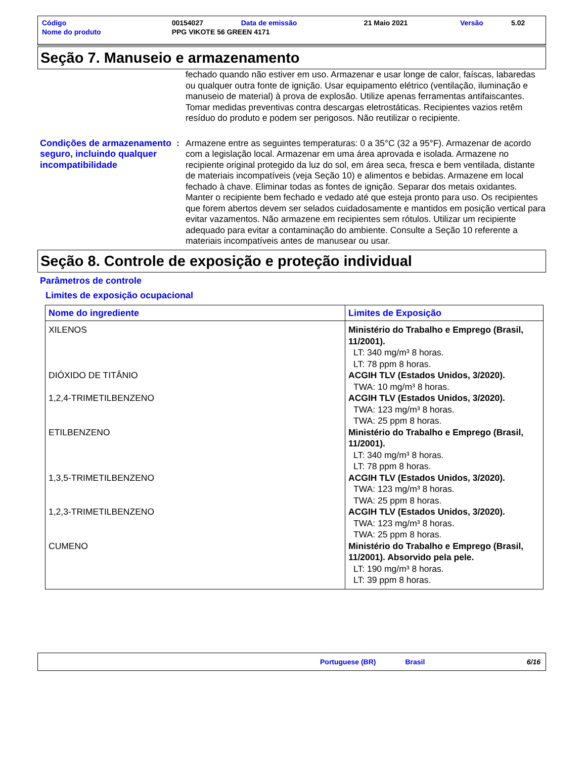| Código | 00154027 | Data de emissão | 21 Maio 2021 | Versão | 5.02 |
| Nome do produto | PPG VIKOTE 56 GREEN 4171 | | | | |
Seção 7. Manuseio e armazenamento
fechado quando não estiver em uso. Armazenar e usar longe de calor, faíscas, labaredas ou qualquer outra fonte de ignição. Usar equipamento elétrico (ventilação, iluminação e manuseio de material) à prova de explosão. Utilize apenas ferramentas antifaiscantes. Tomar medidas preventivas contra descargas eletrostáticas. Recipientes vazios retêm resíduo do produto e podem ser perigosos. Não reutilizar o recipiente.
Condições de armazenamento seguro, incluindo qualquer incompatibilidade
: Armazene entre as seguintes temperaturas: 0 a 35°C (32 a 95°F). Armazenar de acordo com a legislação local. Armazenar em uma área aprovada e isolada. Armazene no recipiente original protegido da luz do sol, em área seca, fresca e bem ventilada, distante de materiais incompatíveis (veja Seção 10) e alimentos e bebidas. Armazene em local fechado à chave. Eliminar todas as fontes de ignição. Separar dos metais oxidantes. Manter o recipiente bem fechado e vedado até que esteja pronto para uso. Os recipientes que forem abertos devem ser selados cuidadosamente e mantidos em posição vertical para evitar vazamentos. Não armazene em recipientes sem rótulos. Utilizar um recipiente adequado para evitar a contaminação do ambiente. Consulte a Seção 10 referente a materiais incompatíveis antes de manusear ou usar.
Seção 8. Controle de exposição e proteção individual
Parâmetros de controle
Limites de exposição ocupacional
| Nome do ingrediente | Limites de Exposição |
| --- | --- |
| XILENOS | Ministério do Trabalho e Emprego (Brasil, 11/2001). LT: 340 mg/m³ 8 horas. LT: 78 ppm 8 horas. |
| DIÓXIDO DE TITÂNIO | ACGIH TLV (Estados Unidos, 3/2020). TWA: 10 mg/m³ 8 horas. |
| 1,2,4-TRIMETILBENZENO | ACGIH TLV (Estados Unidos, 3/2020). TWA: 123 mg/m³ 8 horas. TWA: 25 ppm 8 horas. |
| ETILBENZENO | Ministério do Trabalho e Emprego (Brasil, 11/2001). LT: 340 mg/m³ 8 horas. LT: 78 ppm 8 horas. |
| 1,3,5-TRIMETILBENZENO | ACGIH TLV (Estados Unidos, 3/2020). TWA: 123 mg/m³ 8 horas. TWA: 25 ppm 8 horas. |
| 1,2,3-TRIMETILBENZENO | ACGIH TLV (Estados Unidos, 3/2020). TWA: 123 mg/m³ 8 horas. TWA: 25 ppm 8 horas. |
| CUMENO | Ministério do Trabalho e Emprego (Brasil, 11/2001). Absorvido pela pele. LT: 190 mg/m³ 8 horas. LT: 39 ppm 8 horas. |
Portuguese (BR) Brasil 6/16